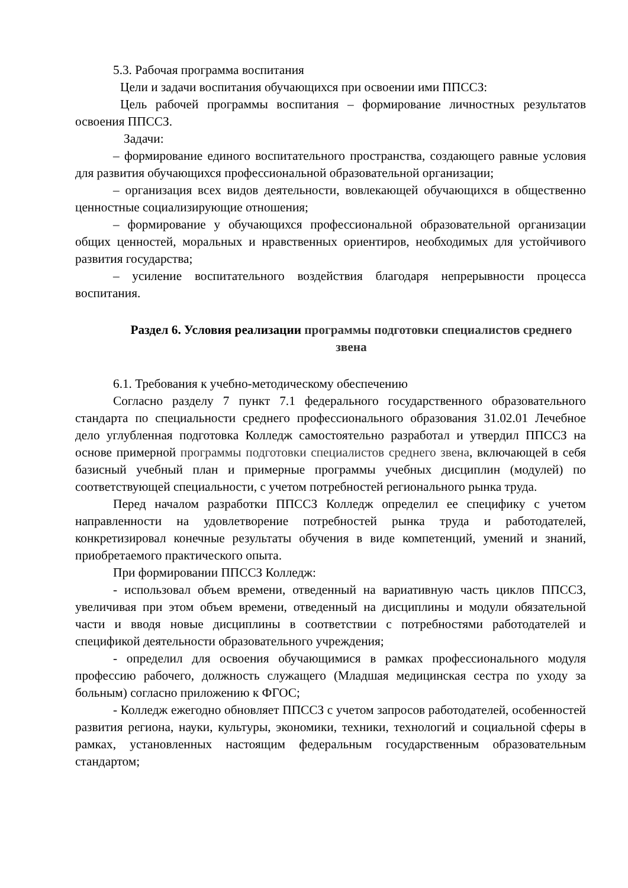5.3. Рабочая программа воспитания
Цели и задачи воспитания обучающихся при освоении ими ППССЗ:
Цель рабочей программы воспитания – формирование личностных результатов освоения ППССЗ.
Задачи:
– формирование единого воспитательного пространства, создающего равные условия для развития обучающихся профессиональной образовательной организации;
– организация всех видов деятельности, вовлекающей обучающихся в общественно ценностные социализирующие отношения;
– формирование у обучающихся профессиональной образовательной организации общих ценностей, моральных и нравственных ориентиров, необходимых для устойчивого развития государства;
– усиление воспитательного воздействия благодаря непрерывности процесса воспитания.
Раздел 6. Условия реализации программы подготовки специалистов среднего звена
6.1. Требования к учебно-методическому обеспечению
Согласно разделу 7 пункт 7.1 федерального государственного образовательного стандарта по специальности среднего профессионального образования 31.02.01 Лечебное дело углубленная подготовка Колледж самостоятельно разработал и утвердил ППССЗ на основе примерной программы подготовки специалистов среднего звена, включающей в себя базисный учебный план и примерные программы учебных дисциплин (модулей) по соответствующей специальности, с учетом потребностей регионального рынка труда.
Перед началом разработки ППССЗ Колледж определил ее специфику с учетом направленности на удовлетворение потребностей рынка труда и работодателей, конкретизировал конечные результаты обучения в виде компетенций, умений и знаний, приобретаемого практического опыта.
При формировании ППССЗ Колледж:
- использовал объем времени, отведенный на вариативную часть циклов ППССЗ, увеличивая при этом объем времени, отведенный на дисциплины и модули обязательной части и вводя новые дисциплины в соответствии с потребностями работодателей и спецификой деятельности образовательного учреждения;
- определил для освоения обучающимися в рамках профессионального модуля профессию рабочего, должность служащего (Младшая медицинская сестра по уходу за больным) согласно приложению к ФГОС;
- Колледж ежегодно обновляет ППССЗ с учетом запросов работодателей, особенностей развития региона, науки, культуры, экономики, техники, технологий и социальной сферы в рамках, установленных настоящим федеральным государственным образовательным стандартом;